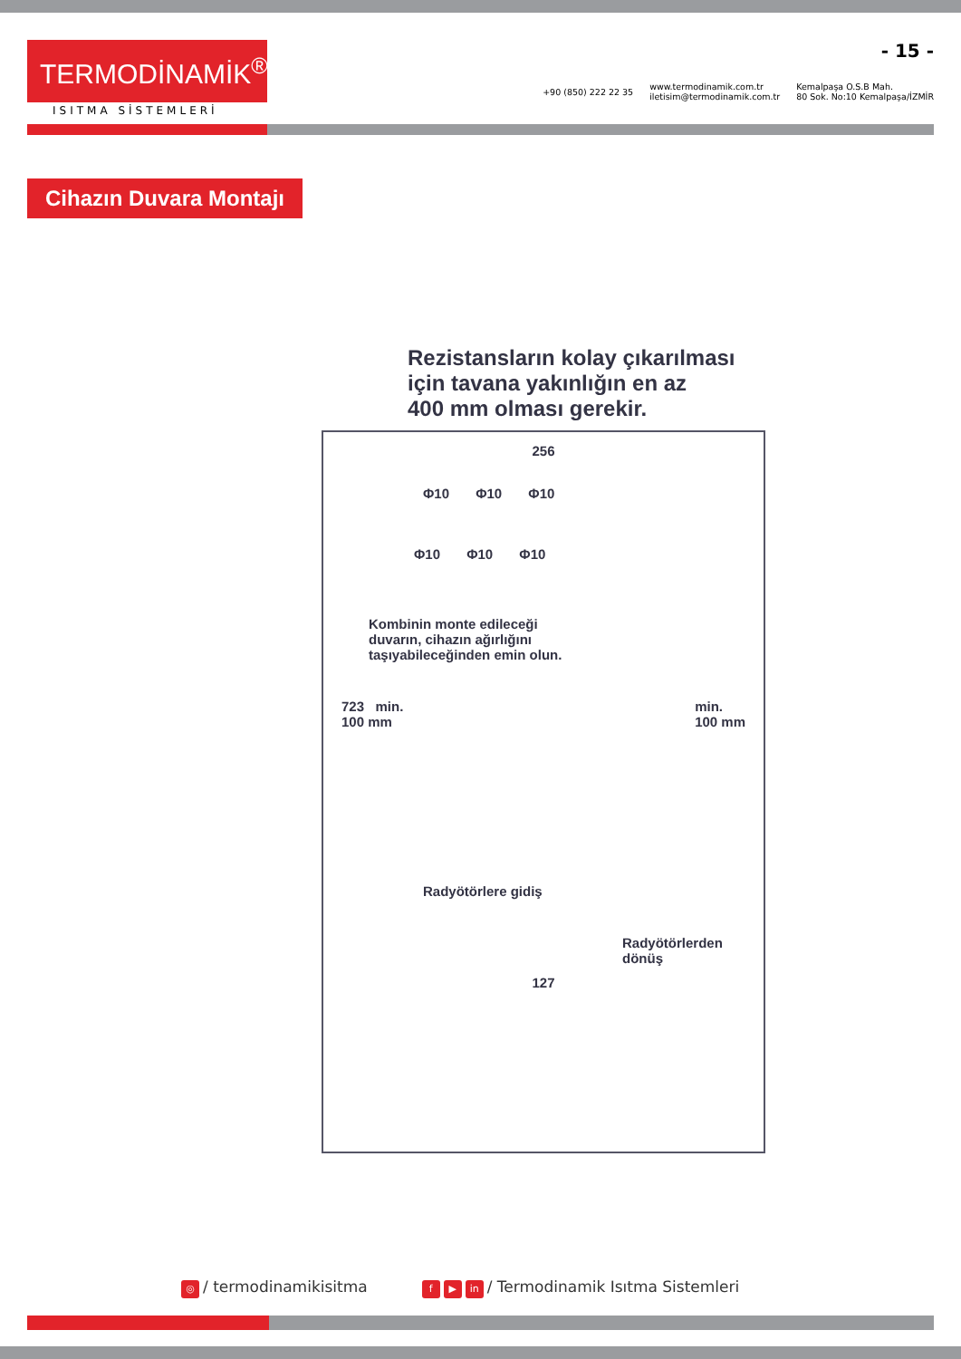TERMODİNAMİK<sup>®</sup>
ISITMA SİSTEMLERİ
- 15 -
+90 (850) 222 22 35 www.termodinamik.com.tr
iletisim@termodinamik.com.tr Kemalpaşa O.S.B Mah.
80 Sok. No:10 Kemalpaşa/İZMİR
Cihazın Duvara Montajı
Rezistansların kolay çıkarılması
için tavana yakınlığın en az
400 mm olması gerekir.
256
Φ10 Φ10 Φ10
Φ10 Φ10 Φ10
Kombinin monte edileceği
duvarın, cihazın ağırlığını
taşıyabileceğinden emin olun.
723 min.
100 mm min.
100 mm
Radyötörlere gidiş
Radyötörlerden dönüş
127
◎ / termodinamikisitma f ▶ in / Termodinamik Isıtma Sistemleri